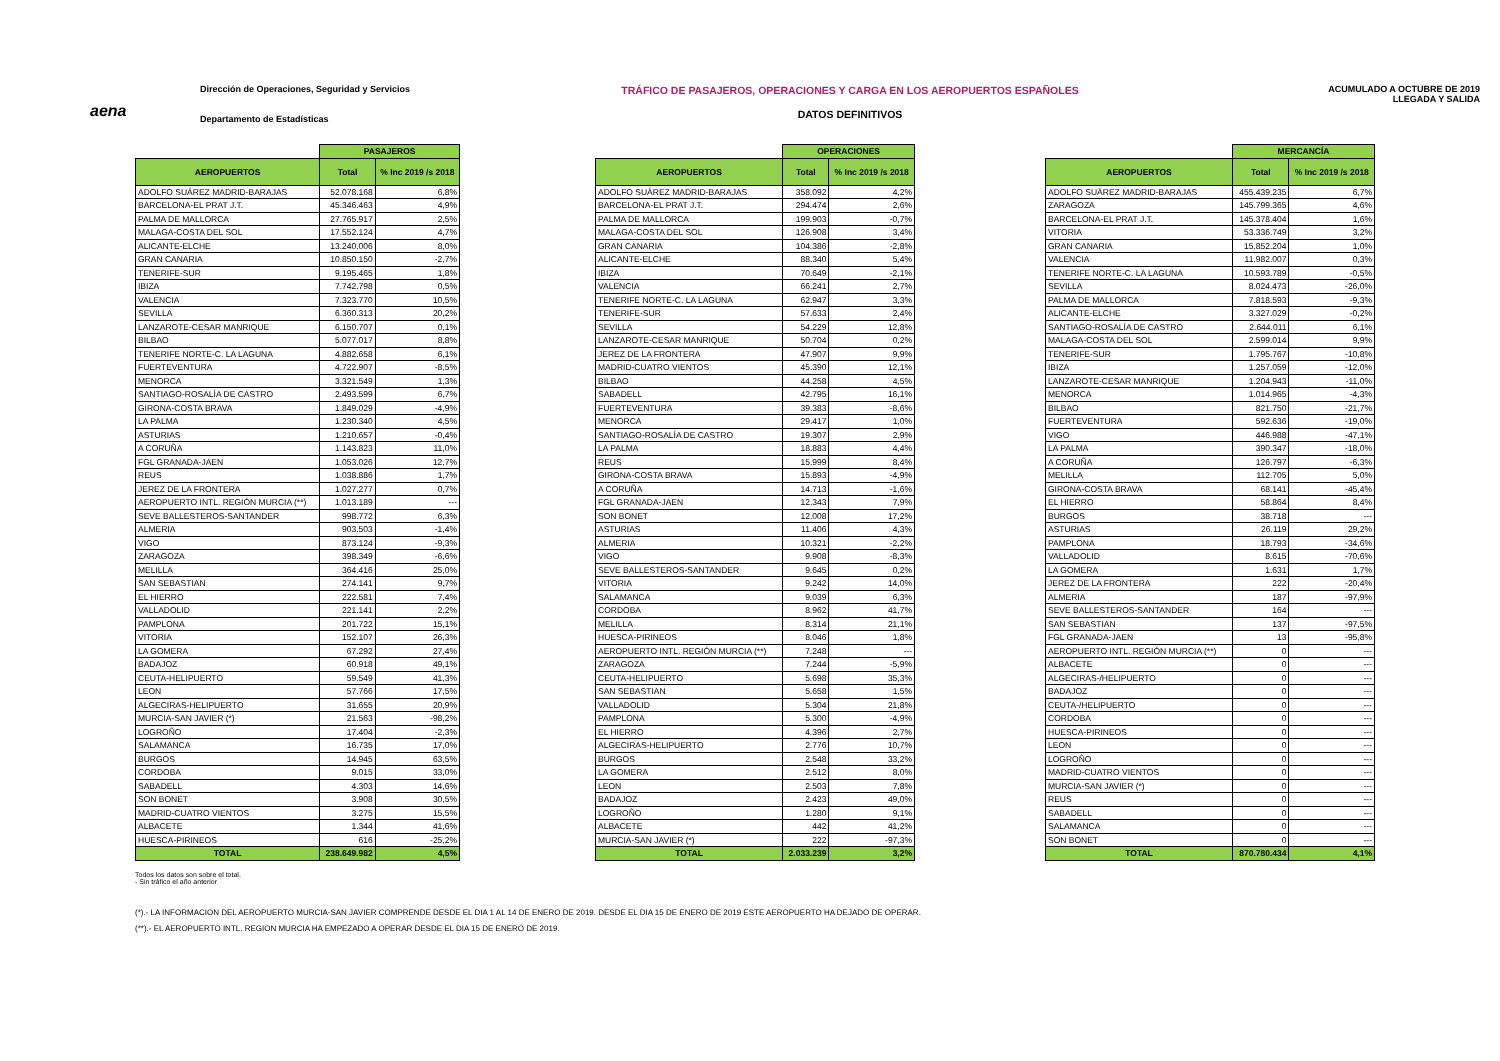aena
Dirección de Operaciones, Seguridad y Servicios
Departamento de Estadísticas
TRÁFICO DE PASAJEROS, OPERACIONES Y CARGA EN LOS AEROPUERTOS ESPAÑOLES
DATOS DEFINITIVOS
ACUMULADO A OCTUBRE DE 2019
LLEGADA Y SALIDA
| | PASAJEROS | |
| AEROPUERTOS | Total | % Inc 2019 /s 2018 |
| ADOLFO SUÁREZ MADRID-BARAJAS | 52.078.168 | 6,8% |
| BARCELONA-EL PRAT J.T. | 45.346.463 | 4,9% |
| PALMA DE MALLORCA | 27.765.917 | 2,5% |
| MALAGA-COSTA DEL SOL | 17.552.124 | 4,7% |
| ALICANTE-ELCHE | 13.240.006 | 8,0% |
| GRAN CANARIA | 10.850.150 | -2,7% |
| TENERIFE-SUR | 9.195.465 | 1,8% |
| IBIZA | 7.742.798 | 0,5% |
| VALENCIA | 7.323.770 | 10,5% |
| SEVILLA | 6.360.313 | 20,2% |
| LANZAROTE-CESAR MANRIQUE | 6.150.707 | 0,1% |
| BILBAO | 5.077.017 | 8,8% |
| TENERIFE NORTE-C. LA LAGUNA | 4.882.658 | 6,1% |
| FUERTEVENTURA | 4.722.907 | -8,5% |
| MENORCA | 3.321.549 | 1,3% |
| SANTIAGO-ROSALÍA DE CASTRO | 2.493.599 | 6,7% |
| GIRONA-COSTA BRAVA | 1.849.029 | -4,9% |
| LA PALMA | 1.230.340 | 4,5% |
| ASTURIAS | 1.210.657 | -0,4% |
| A CORUÑA | 1.143.823 | 11,0% |
| FGL GRANADA-JAEN | 1.053.026 | 12,7% |
| REUS | 1.038.886 | 1,7% |
| JEREZ DE LA FRONTERA | 1.027.277 | 0,7% |
| AEROPUERTO INTL. REGIÓN MURCIA (**) | 1.013.189 | --- |
| SEVE BALLESTEROS-SANTANDER | 998.772 | 6,3% |
| ALMERIA | 903.503 | -1,4% |
| VIGO | 873.124 | -9,3% |
| ZARAGOZA | 398.349 | -6,6% |
| MELILLA | 364.416 | 25,0% |
| SAN SEBASTIAN | 274.141 | 9,7% |
| EL HIERRO | 222.581 | 7,4% |
| VALLADOLID | 221.141 | 2,2% |
| PAMPLONA | 201.722 | 15,1% |
| VITORIA | 152.107 | 26,3% |
| LA GOMERA | 67.292 | 27,4% |
| BADAJOZ | 60.918 | 49,1% |
| CEUTA-HELIPUERTO | 59.549 | 41,3% |
| LEON | 57.766 | 17,5% |
| ALGECIRAS-HELIPUERTO | 31.655 | 20,9% |
| MURCIA-SAN JAVIER (*) | 21.563 | -98,2% |
| LOGROÑO | 17.404 | -2,3% |
| SALAMANCA | 16.735 | 17,0% |
| BURGOS | 14.945 | 63,5% |
| CORDOBA | 9.015 | 33,0% |
| SABADELL | 4.303 | 14,6% |
| SON BONET | 3.908 | 30,5% |
| MADRID-CUATRO VIENTOS | 3.275 | 15,5% |
| ALBACETE | 1.344 | 41,6% |
| HUESCA-PIRINEOS | 616 | -25,2% |
| TOTAL | 238.649.982 | 4,5% |
| | OPERACIONES | |
| AEROPUERTOS | Total | % Inc 2019 /s 2018 |
| ADOLFO SUÁREZ MADRID-BARAJAS | 358.092 | 4,2% |
| BARCELONA-EL PRAT J.T. | 294.474 | 2,6% |
| PALMA DE MALLORCA | 199.903 | -0,7% |
| MALAGA-COSTA DEL SOL | 126.908 | 3,4% |
| GRAN CANARIA | 104.386 | -2,8% |
| ALICANTE-ELCHE | 88.340 | 5,4% |
| IBIZA | 70.649 | -2,1% |
| VALENCIA | 66.241 | 2,7% |
| TENERIFE NORTE-C. LA LAGUNA | 62.947 | 3,3% |
| TENERIFE-SUR | 57.633 | 2,4% |
| SEVILLA | 54.229 | 12,8% |
| LANZAROTE-CESAR MANRIQUE | 50.704 | 0,2% |
| JEREZ DE LA FRONTERA | 47.907 | 9,9% |
| MADRID-CUATRO VIENTOS | 45.390 | 12,1% |
| BILBAO | 44.258 | 4,5% |
| SABADELL | 42.795 | 16,1% |
| FUERTEVENTURA | 39.383 | -8,6% |
| MENORCA | 29.417 | 1,0% |
| SANTIAGO-ROSALÍA DE CASTRO | 19.307 | 2,9% |
| LA PALMA | 18.883 | 4,4% |
| REUS | 15.999 | 8,4% |
| GIRONA-COSTA BRAVA | 15.893 | -4,9% |
| A CORUÑA | 14.713 | -1,6% |
| FGL GRANADA-JAEN | 12.343 | 7,9% |
| SON BONET | 12.008 | 17,2% |
| ASTURIAS | 11.406 | 4,3% |
| ALMERIA | 10.321 | -2,2% |
| VIGO | 9.908 | -8,3% |
| SEVE BALLESTEROS-SANTANDER | 9.645 | 0,2% |
| VITORIA | 9.242 | 14,0% |
| SALAMANCA | 9.039 | 6,3% |
| CORDOBA | 8.962 | 41,7% |
| MELILLA | 8.314 | 21,1% |
| HUESCA-PIRINEOS | 8.046 | 1,8% |
| AEROPUERTO INTL. REGIÓN MURCIA (**) | 7.248 | --- |
| ZARAGOZA | 7.244 | -5,9% |
| CEUTA-HELIPUERTO | 5.698 | 35,3% |
| SAN SEBASTIAN | 5.658 | 1,5% |
| VALLADOLID | 5.304 | 21,8% |
| PAMPLONA | 5.300 | -4,9% |
| EL HIERRO | 4.396 | 2,7% |
| ALGECIRAS-HELIPUERTO | 2.776 | 10,7% |
| BURGOS | 2.548 | 33,2% |
| LA GOMERA | 2.512 | 8,0% |
| LEON | 2.503 | 7,8% |
| BADAJOZ | 2.423 | 49,0% |
| LOGROÑO | 1.280 | 9,1% |
| ALBACETE | 442 | 41,2% |
| MURCIA-SAN JAVIER (*) | 222 | -97,3% |
| TOTAL | 2.033.239 | 3,2% |
| | MERCANCÍA | |
| AEROPUERTOS | Total | % Inc 2019 /s 2018 |
| ADOLFO SUÁREZ MADRID-BARAJAS | 455.439.235 | 6,7% |
| ZARAGOZA | 145.799.365 | 4,6% |
| BARCELONA-EL PRAT J.T. | 145.378.404 | 1,6% |
| VITORIA | 53.336.749 | 3,2% |
| GRAN CANARIA | 15.852.204 | 1,0% |
| VALENCIA | 11.982.007 | 0,3% |
| TENERIFE NORTE-C. LA LAGUNA | 10.593.789 | -0,5% |
| SEVILLA | 8.024.473 | -26,0% |
| PALMA DE MALLORCA | 7.818.593 | -9,3% |
| ALICANTE-ELCHE | 3.327.029 | -0,2% |
| SANTIAGO-ROSALÍA DE CASTRO | 2.644.011 | 6,1% |
| MALAGA-COSTA DEL SOL | 2.599.014 | 9,9% |
| TENERIFE-SUR | 1.795.767 | -10,8% |
| IBIZA | 1.257.059 | -12,0% |
| LANZAROTE-CESAR MANRIQUE | 1.204.943 | -11,0% |
| MENORCA | 1.014.965 | -4,3% |
| BILBAO | 821.750 | -21,7% |
| FUERTEVENTURA | 592.636 | -19,0% |
| VIGO | 446.988 | -47,1% |
| LA PALMA | 390.347 | -18,0% |
| A CORUÑA | 126.797 | -6,3% |
| MELILLA | 112.705 | 5,0% |
| GIRONA-COSTA BRAVA | 68.141 | -45,4% |
| EL HIERRO | 58.864 | 8,4% |
| BURGOS | 38.718 | --- |
| ASTURIAS | 26.119 | 29,2% |
| PAMPLONA | 18.793 | -34,6% |
| VALLADOLID | 8.615 | -70,6% |
| LA GOMERA | 1.631 | 1,7% |
| JEREZ DE LA FRONTERA | 222 | -20,4% |
| ALMERIA | 187 | -97,9% |
| SEVE BALLESTEROS-SANTANDER | 164 | --- |
| SAN SEBASTIAN | 137 | -97,5% |
| FGL GRANADA-JAEN | 13 | -95,8% |
| AEROPUERTO INTL. REGIÓN MURCIA (**) | 0 | --- |
| ALBACETE | 0 | --- |
| ALGECIRAS-/HELIPUERTO | 0 | --- |
| BADAJOZ | 0 | --- |
| CEUTA-/HELIPUERTO | 0 | --- |
| CORDOBA | 0 | --- |
| HUESCA-PIRINEOS | 0 | --- |
| LEON | 0 | --- |
| LOGROÑO | 0 | --- |
| MADRID-CUATRO VIENTOS | 0 | --- |
| MURCIA-SAN JAVIER (*) | 0 | --- |
| REUS | 0 | --- |
| SABADELL | 0 | --- |
| SALAMANCA | 0 | --- |
| SON BONET | 0 | --- |
| TOTAL | 870.780.434 | 4,1% |
Todos los datos son sobre el total.
- Sin tráfico el año anterior
(*).- LA INFORMACION DEL AEROPUERTO MURCIA-SAN JAVIER COMPRENDE DESDE EL DIA 1 AL 14 DE ENERO DE 2019. DESDE EL DIA 15 DE ENERO DE 2019 ESTE AEROPUERTO HA DEJADO DE OPERAR.
(**).- EL AEROPUERTO INTL. REGION MURCIA HA EMPEZADO A OPERAR DESDE EL DIA 15 DE ENERO DE 2019.